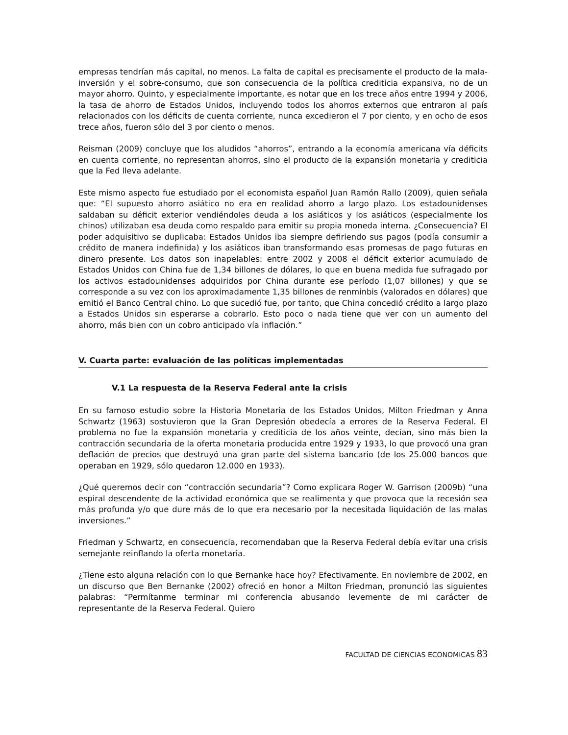empresas tendrían más capital, no menos. La falta de capital es precisamente el producto de la mala-inversión y el sobre-consumo, que son consecuencia de la política crediticia expansiva, no de un mayor ahorro. Quinto, y especialmente importante, es notar que en los trece años entre 1994 y 2006, la tasa de ahorro de Estados Unidos, incluyendo todos los ahorros externos que entraron al país relacionados con los déficits de cuenta corriente, nunca excedieron el 7 por ciento, y en ocho de esos trece años, fueron sólo del 3 por ciento o menos.
Reisman (2009) concluye que los aludidos “ahorros”, entrando a la economía americana vía déficits en cuenta corriente, no representan ahorros, sino el producto de la expansión monetaria y crediticia que la Fed lleva adelante.
Este mismo aspecto fue estudiado por el economista español Juan Ramón Rallo (2009), quien señala que: “El supuesto ahorro asiático no era en realidad ahorro a largo plazo. Los estadounidenses saldaban su déficit exterior vendiéndoles deuda a los asiáticos y los asiáticos (especialmente los chinos) utilizaban esa deuda como respaldo para emitir su propia moneda interna. ¿Consecuencia? El poder adquisitivo se duplicaba: Estados Unidos iba siempre defiriendo sus pagos (podía consumir a crédito de manera indefinida) y los asiáticos iban transformando esas promesas de pago futuras en dinero presente. Los datos son inapelables: entre 2002 y 2008 el déficit exterior acumulado de Estados Unidos con China fue de 1,34 billones de dólares, lo que en buena medida fue sufragado por los activos estadounidenses adquiridos por China durante ese período (1,07 billones) y que se corresponde a su vez con los aproximadamente 1,35 billones de renminbis (valorados en dólares) que emitió el Banco Central chino. Lo que sucedió fue, por tanto, que China concedió crédito a largo plazo a Estados Unidos sin esperarse a cobrarlo. Esto poco o nada tiene que ver con un aumento del ahorro, más bien con un cobro anticipado vía inflación.”
V. Cuarta parte: evaluación de las políticas implementadas
V.1 La respuesta de la Reserva Federal ante la crisis
En su famoso estudio sobre la Historia Monetaria de los Estados Unidos, Milton Friedman y Anna Schwartz (1963) sostuvieron que la Gran Depresión obedecía a errores de la Reserva Federal. El problema no fue la expansión monetaria y crediticia de los años veinte, decían, sino más bien la contracción secundaria de la oferta monetaria producida entre 1929 y 1933, lo que provocó una gran deflación de precios que destruyó una gran parte del sistema bancario (de los 25.000 bancos que operaban en 1929, sólo quedaron 12.000 en 1933).
¿Qué queremos decir con “contracción secundaria”? Como explicara Roger W. Garrison (2009b) “una espiral descendente de la actividad económica que se realimenta y que provoca que la recesión sea más profunda y/o que dure más de lo que era necesario por la necesitada liquidación de las malas inversiones.”
Friedman y Schwartz, en consecuencia, recomendaban que la Reserva Federal debía evitar una crisis semejante reinflando la oferta monetaria.
¿Tiene esto alguna relación con lo que Bernanke hace hoy? Efectivamente. En noviembre de 2002, en un discurso que Ben Bernanke (2002) ofreció en honor a Milton Friedman, pronunció las siguientes palabras: “Permítanme terminar mi conferencia abusando levemente de mi carácter de representante de la Reserva Federal. Quiero
FACULTAD DE CIENCIAS ECONOMICAS 83